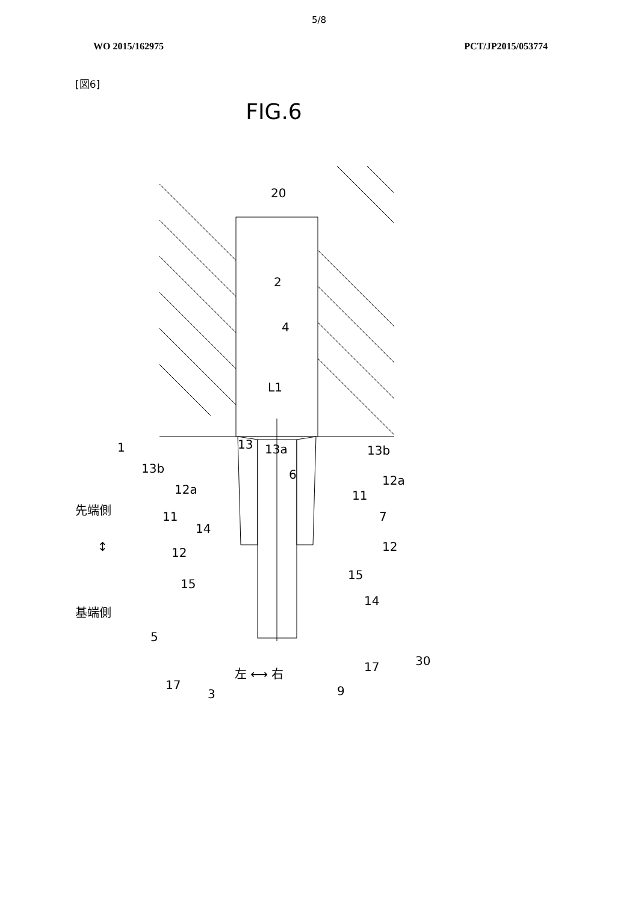5/8
WO 2015/162975 PCT/JP2015/053774
[図6]
FIG.6
20
2
4
L1
13
13a
6
1
13b
13b
12a
12a
11
11
7
14
12
12
15
15
14
5
30
17
17
3
9
先端側
↕
基端側
左 ⟷ 右